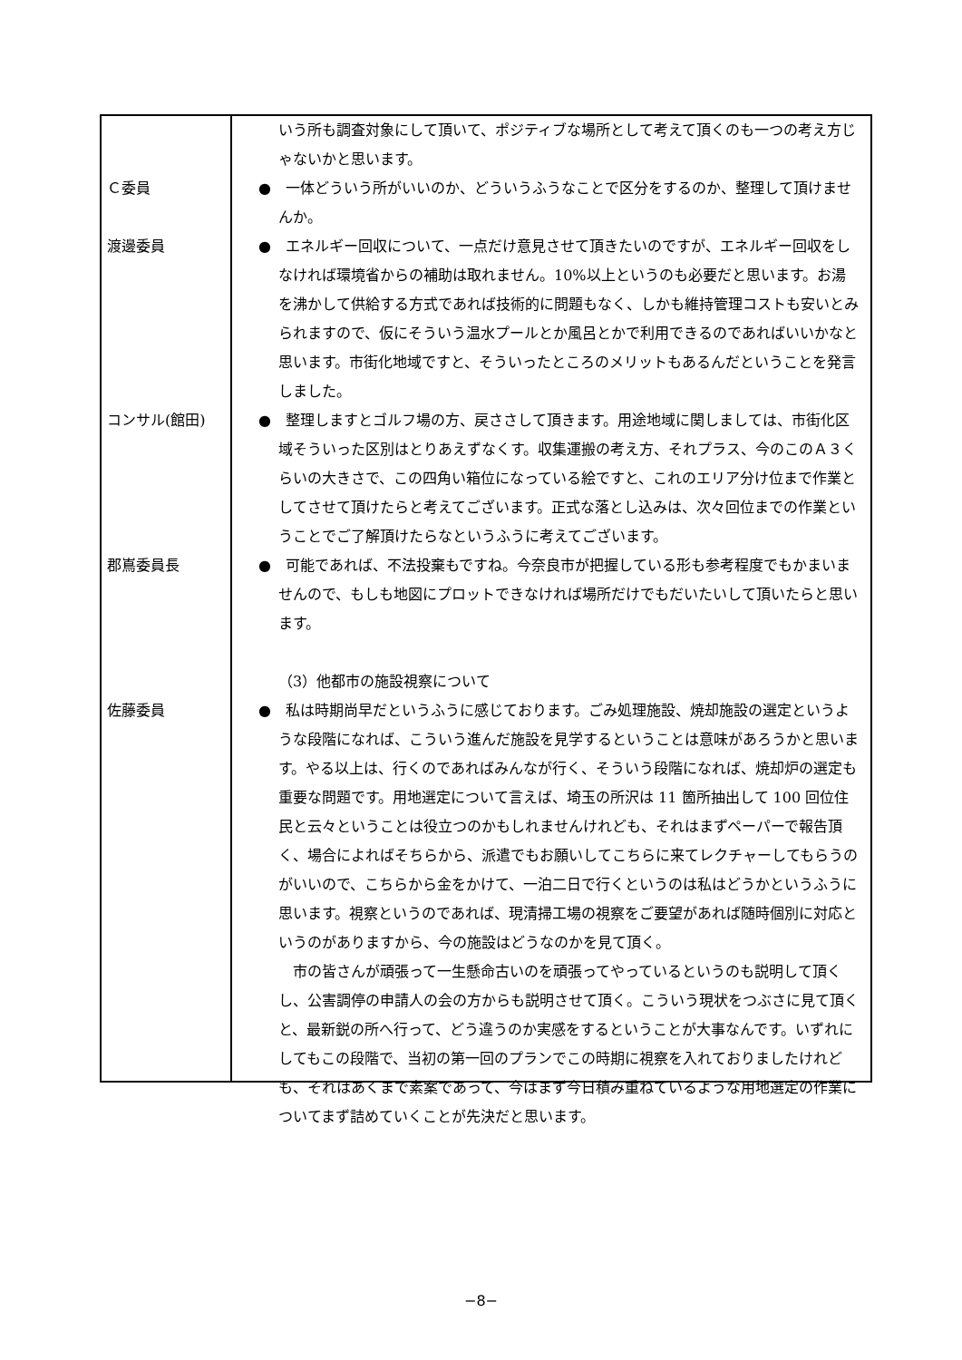いう所も調査対象にして頂いて、ポジティブな場所として考えて頂くのも一つの考え方じゃないかと思います。
Ｃ委員 ●　一体どういう所がいいのか、どういうふうなことで区分をするのか、整理して頂けませんか。
渡邊委員 ●　エネルギー回収について、一点だけ意見させて頂きたいのですが、エネルギー回収をしなければ環境省からの補助は取れません。10%以上というのも必要だと思います。お湯を沸かして供給する方式であれば技術的に問題もなく、しかも維持管理コストも安いとみられますので、仮にそういう温水プールとか風呂とかで利用できるのであればいいかなと思います。市街化地域ですと、そういったところのメリットもあるんだということを発言しました。
コンサル(館田) ●　整理しますとゴルフ場の方、戻ささして頂きます。用途地域に関しましては、市街化区域そういった区別はとりあえずなくす。収集運搬の考え方、それプラス、今のこのＡ３くらいの大きさで、この四角い箱位になっている絵ですと、これのエリア分け位まで作業としてさせて頂けたらと考えてございます。正式な落とし込みは、次々回位までの作業ということでご了解頂けたらなというふうに考えてございます。
郡嶌委員長 ●　可能であれば、不法投棄もですね。今奈良市が把握している形も参考程度でもかまいませんので、もしも地図にプロットできなければ場所だけでもだいたいして頂いたらと思います。
（3）他都市の施設視察について
佐藤委員 ●　私は時期尚早だというふうに感じております。ごみ処理施設、焼却施設の選定というような段階になれば、こういう進んだ施設を見学するということは意味があろうかと思います。やる以上は、行くのであればみんなが行く、そういう段階になれば、焼却炉の選定も重要な問題です。用地選定について言えば、埼玉の所沢は 11 箇所抽出して 100 回位住民と云々ということは役立つのかもしれませんけれども、それはまずペーパーで報告頂く、場合によればそちらから、派遣でもお願いしてこちらに来てレクチャーしてもらうのがいいので、こちらから金をかけて、一泊二日で行くというのは私はどうかというふうに思います。視察というのであれば、現清掃工場の視察をご要望があれば随時個別に対応というのがありますから、今の施設はどうなのかを見て頂く。
　市の皆さんが頑張って一生懸命古いのを頑張ってやっているというのも説明して頂くし、公害調停の申請人の会の方からも説明させて頂く。こういう現状をつぶさに見て頂くと、最新鋭の所へ行って、どう違うのか実感をするということが大事なんです。いずれにしてもこの段階で、当初の第一回のプランでこの時期に視察を入れておりましたけれども、それはあくまで素案であって、今はまず今日積み重ねているような用地選定の作業についてまず詰めていくことが先決だと思います。
−8−